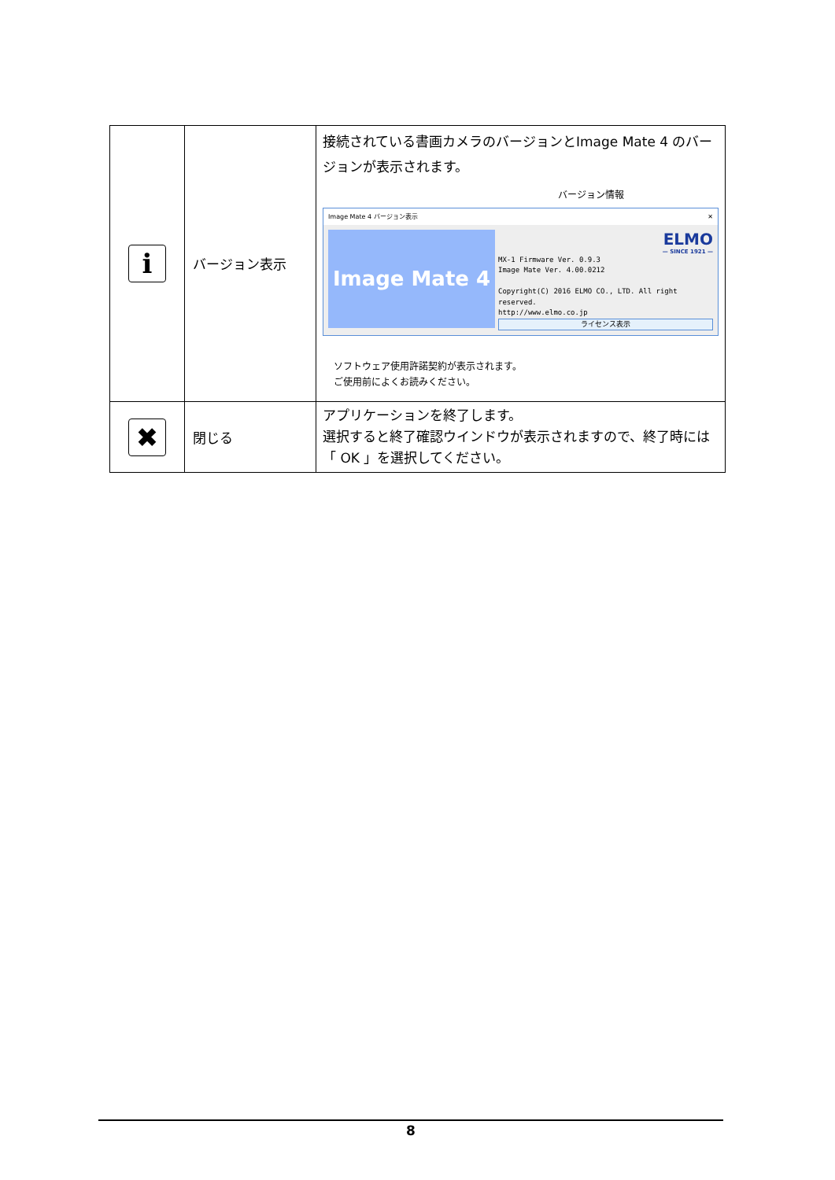| i | バージョン表示 | 接続されている書画カメラのバージョンとImage Mate 4 のバージョンが表示されます。 バージョン情報 Image Mate 4 バージョン表示 ✕ Image Mate 4 ELMO — SINCE 1921 — MX-1 Firmware Ver. 0.9.3 Image Mate Ver. 4.00.0212 Copyright(C) 2016 ELMO CO., LTD. All right reserved. http://www.elmo.co.jp ライセンス表示 ソフトウェア使用許諾契約が表示されます。 ご使用前によくお読みください。 |
| ✖ | 閉じる | アプリケーションを終了します。 選択すると終了確認ウインドウが表示されますので、終了時には「 OK 」を選択してください。 |
8